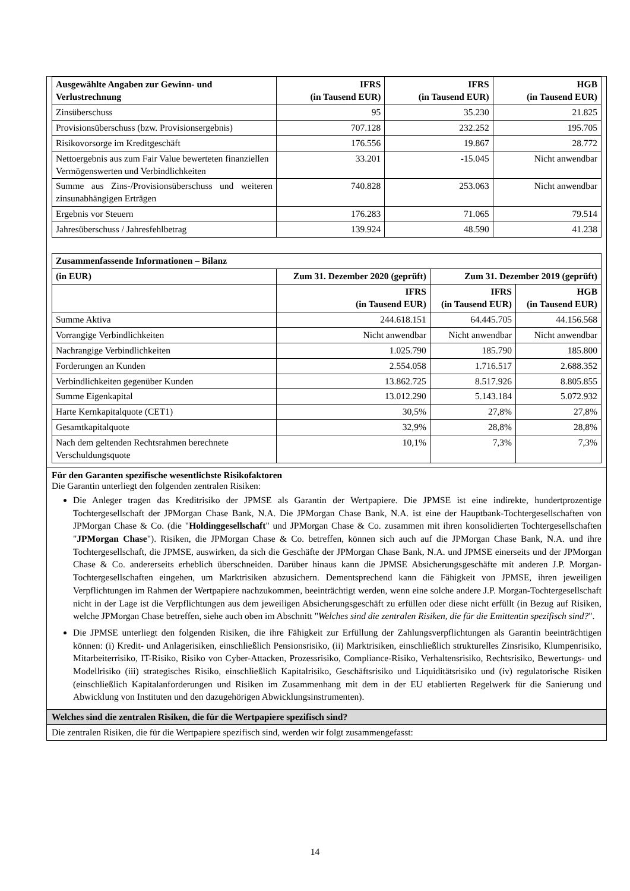| Ausgewählte Angaben zur Gewinn- und Verlustrechnung | IFRS (in Tausend EUR) | IFRS (in Tausend EUR) | HGB (in Tausend EUR) |
| --- | --- | --- | --- |
| Zinsüberschuss | 95 | 35.230 | 21.825 |
| Provisionsüberschuss (bzw. Provisionsergebnis) | 707.128 | 232.252 | 195.705 |
| Risikovorsorge im Kreditgeschäft | 176.556 | 19.867 | 28.772 |
| Nettoergebnis aus zum Fair Value bewerteten finanziellen Vermögenswerten und Verbindlichkeiten | 33.201 | -15.045 | Nicht anwendbar |
| Summe aus Zins-/Provisionsüberschuss und weiteren zinsunabhängigen Erträgen | 740.828 | 253.063 | Nicht anwendbar |
| Ergebnis vor Steuern | 176.283 | 71.065 | 79.514 |
| Jahresüberschuss / Jahresfehlbetrag | 139.924 | 48.590 | 41.238 |
| Zusammenfassende Informationen – Bilanz | | | |
| --- | --- | --- | --- |
| (in EUR) | Zum 31. Dezember 2020 (geprüft) | Zum 31. Dezember 2019 (geprüft) | |
| | IFRS (in Tausend EUR) | IFRS (in Tausend EUR) | HGB (in Tausend EUR) |
| Summe Aktiva | 244.618.151 | 64.445.705 | 44.156.568 |
| Vorrangige Verbindlichkeiten | Nicht anwendbar | Nicht anwendbar | Nicht anwendbar |
| Nachrangige Verbindlichkeiten | 1.025.790 | 185.790 | 185.800 |
| Forderungen an Kunden | 2.554.058 | 1.716.517 | 2.688.352 |
| Verbindlichkeiten gegenüber Kunden | 13.862.725 | 8.517.926 | 8.805.855 |
| Summe Eigenkapital | 13.012.290 | 5.143.184 | 5.072.932 |
| Harte Kernkapitalquote (CET1) | 30,5% | 27,8% | 27,8% |
| Gesamtkapitalquote | 32,9% | 28,8% | 28,8% |
| Nach dem geltenden Rechtsrahmen berechnete Verschuldungsquote | 10,1% | 7,3% | 7,3% |
Für den Garanten spezifische wesentlichste Risikofaktoren
Die Garantin unterliegt den folgenden zentralen Risiken:
Die Anleger tragen das Kreditrisiko der JPMSE als Garantin der Wertpapiere. Die JPMSE ist eine indirekte, hundertprozentige Tochtergesellschaft der JPMorgan Chase Bank, N.A. Die JPMorgan Chase Bank, N.A. ist eine der Hauptbank-Tochtergesellschaften von JPMorgan Chase & Co. (die "Holdinggesellschaft" und JPMorgan Chase & Co. zusammen mit ihren konsolidierten Tochtergesellschaften "JPMorgan Chase"). Risiken, die JPMorgan Chase & Co. betreffen, können sich auch auf die JPMorgan Chase Bank, N.A. und ihre Tochtergesellschaft, die JPMSE, auswirken, da sich die Geschäfte der JPMorgan Chase Bank, N.A. und JPMSE einerseits und der JPMorgan Chase & Co. andererseits erheblich überschneiden. Darüber hinaus kann die JPMSE Absicherungsgeschäfte mit anderen J.P. Morgan-Tochtergesellschaften eingehen, um Marktrisiken abzusichern. Dementsprechend kann die Fähigkeit von JPMSE, ihren jeweiligen Verpflichtungen im Rahmen der Wertpapiere nachzukommen, beeinträchtigt werden, wenn eine solche andere J.P. Morgan-Tochtergesellschaft nicht in der Lage ist die Verpflichtungen aus dem jeweiligen Absicherungsgeschäft zu erfüllen oder diese nicht erfüllt (in Bezug auf Risiken, welche JPMorgan Chase betreffen, siehe auch oben im Abschnitt "Welches sind die zentralen Risiken, die für die Emittentin spezifisch sind?".
Die JPMSE unterliegt den folgenden Risiken, die ihre Fähigkeit zur Erfüllung der Zahlungsverpflichtungen als Garantin beeinträchtigen können: (i) Kredit- und Anlagerisiken, einschließlich Pensionsrisiko, (ii) Marktrisiken, einschließlich strukturelles Zinsrisiko, Klumpenrisiko, Mitarbeiterrisiko, IT-Risiko, Risiko von Cyber-Attacken, Prozessrisiko, Compliance-Risiko, Verhaltensrisiko, Rechtsrisiko, Bewertungs- und Modellrisiko (iii) strategisches Risiko, einschließlich Kapitalrisiko, Geschäftsrisiko und Liquiditätsrisiko und (iv) regulatorische Risiken (einschließlich Kapitalanforderungen und Risiken im Zusammenhang mit dem in der EU etablierten Regelwerk für die Sanierung und Abwicklung von Instituten und den dazugehörigen Abwicklungsinstrumenten).
Welches sind die zentralen Risiken, die für die Wertpapiere spezifisch sind?
Die zentralen Risiken, die für die Wertpapiere spezifisch sind, werden wir folgt zusammengefasst:
14